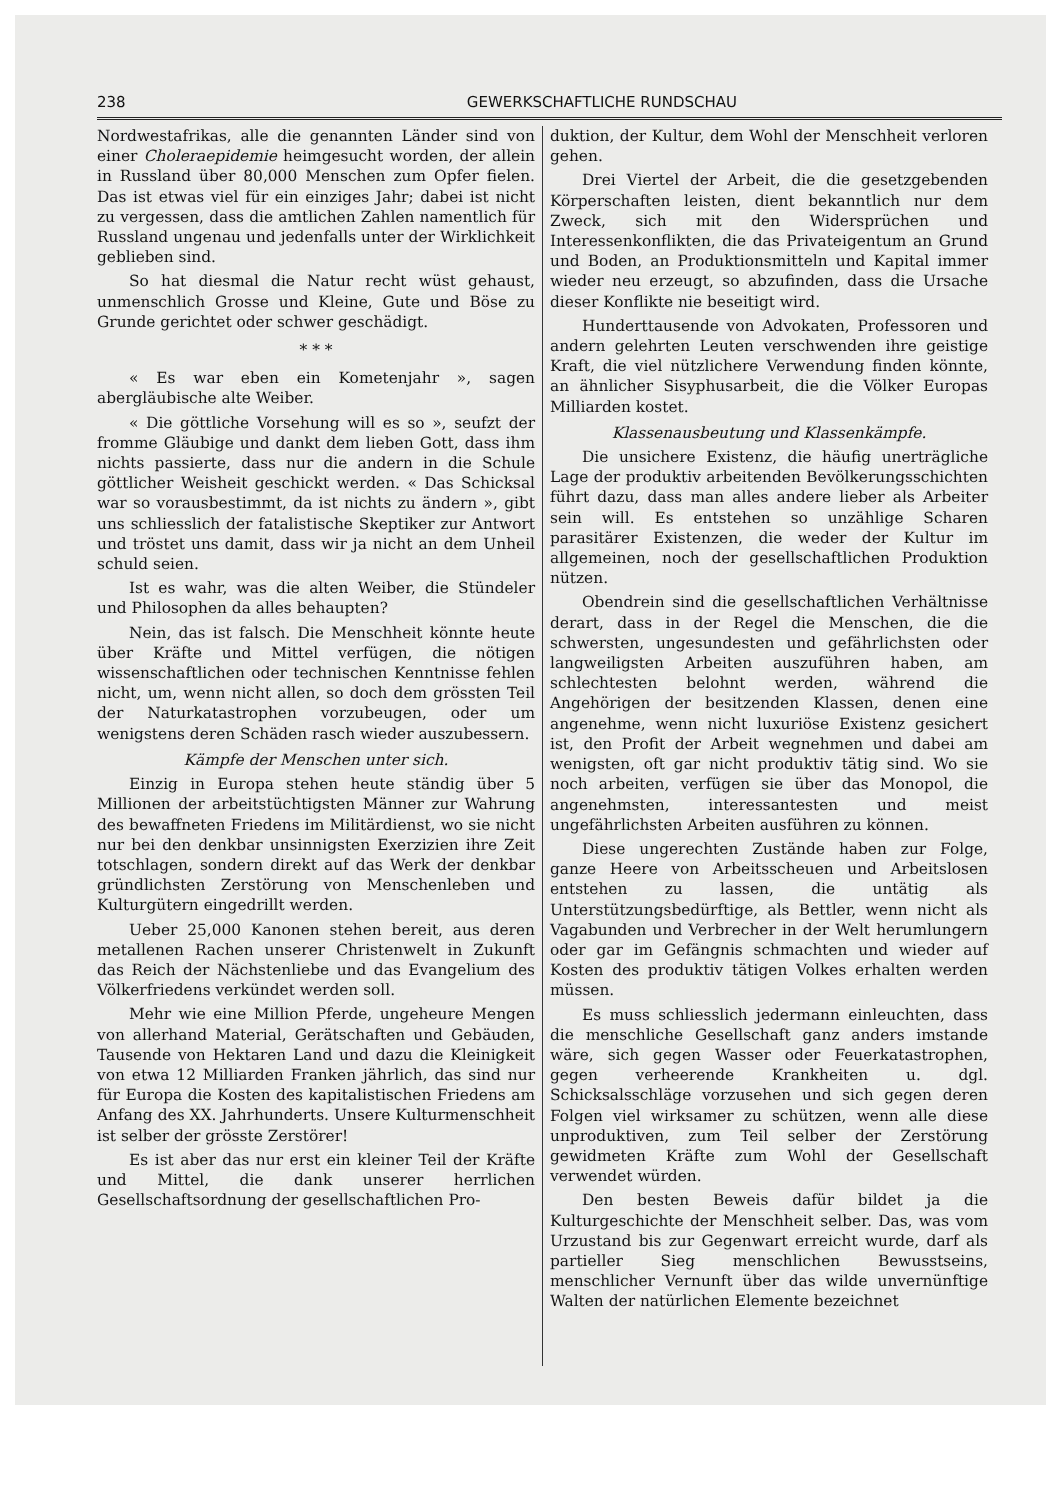238 GEWERKSCHAFTLICHE RUNDSCHAU
Nordwestafrikas, alle die genannten Länder sind von einer Choleraepidemie heimgesucht worden, der allein in Russland über 80,000 Menschen zum Opfer fielen. Das ist etwas viel für ein einziges Jahr; dabei ist nicht zu vergessen, dass die amtlichen Zahlen namentlich für Russland ungenau und jedenfalls unter der Wirklichkeit geblieben sind.
So hat diesmal die Natur recht wüst gehaust, unmenschlich Grosse und Kleine, Gute und Böse zu Grunde gerichtet oder schwer geschädigt.
* * *
« Es war eben ein Kometenjahr », sagen abergläubische alte Weiber.
« Die göttliche Vorsehung will es so », seufzt der fromme Gläubige und dankt dem lieben Gott, dass ihm nichts passierte, dass nur die andern in die Schule göttlicher Weisheit geschickt werden. « Das Schicksal war so vorausbestimmt, da ist nichts zu ändern », gibt uns schliesslich der fatalistische Skeptiker zur Antwort und tröstet uns damit, dass wir ja nicht an dem Unheil schuld seien.
Ist es wahr, was die alten Weiber, die Stündeler und Philosophen da alles behaupten?
Nein, das ist falsch. Die Menschheit könnte heute über Kräfte und Mittel verfügen, die nötigen wissenschaftlichen oder technischen Kenntnisse fehlen nicht, um, wenn nicht allen, so doch dem grössten Teil der Naturkatastrophen vorzubeugen, oder um wenigstens deren Schäden rasch wieder auszubessern.
Kämpfe der Menschen unter sich.
Einzig in Europa stehen heute ständig über 5 Millionen der arbeitstüchtigsten Männer zur Wahrung des bewaffneten Friedens im Militärdienst, wo sie nicht nur bei den denkbar unsinnigsten Exerzizien ihre Zeit totschlagen, sondern direkt auf das Werk der denkbar gründlichsten Zerstörung von Menschenleben und Kulturgütern eingedrillt werden.
Ueber 25,000 Kanonen stehen bereit, aus deren metallenen Rachen unserer Christenwelt in Zukunft das Reich der Nächstenliebe und das Evangelium des Völkerfriedens verkündet werden soll.
Mehr wie eine Million Pferde, ungeheure Mengen von allerhand Material, Gerätschaften und Gebäuden, Tausende von Hektaren Land und dazu die Kleinigkeit von etwa 12 Milliarden Franken jährlich, das sind nur für Europa die Kosten des kapitalistischen Friedens am Anfang des XX. Jahrhunderts. Unsere Kulturmenschheit ist selber der grösste Zerstörer!
Es ist aber das nur erst ein kleiner Teil der Kräfte und Mittel, die dank unserer herrlichen Gesellschaftsordnung der gesellschaftlichen Pro-
duktion, der Kultur, dem Wohl der Menschheit verloren gehen.
Drei Viertel der Arbeit, die die gesetzgebenden Körperschaften leisten, dient bekanntlich nur dem Zweck, sich mit den Widersprüchen und Interessenkonflikten, die das Privateigentum an Grund und Boden, an Produktionsmitteln und Kapital immer wieder neu erzeugt, so abzufinden, dass die Ursache dieser Konflikte nie beseitigt wird.
Hunderttausende von Advokaten, Professoren und andern gelehrten Leuten verschwenden ihre geistige Kraft, die viel nützlichere Verwendung finden könnte, an ähnlicher Sisyphusarbeit, die die Völker Europas Milliarden kostet.
Klassenausbeutung und Klassenkämpfe.
Die unsichere Existenz, die häufig unerträgliche Lage der produktiv arbeitenden Bevölkerungsschichten führt dazu, dass man alles andere lieber als Arbeiter sein will. Es entstehen so unzählige Scharen parasitärer Existenzen, die weder der Kultur im allgemeinen, noch der gesellschaftlichen Produktion nützen.
Obendrein sind die gesellschaftlichen Verhältnisse derart, dass in der Regel die Menschen, die die schwersten, ungesundesten und gefährlichsten oder langweiligsten Arbeiten auszuführen haben, am schlechtesten belohnt werden, während die Angehörigen der besitzenden Klassen, denen eine angenehme, wenn nicht luxuriöse Existenz gesichert ist, den Profit der Arbeit wegnehmen und dabei am wenigsten, oft gar nicht produktiv tätig sind. Wo sie noch arbeiten, verfügen sie über das Monopol, die angenehmsten, interessantesten und meist ungefährlichsten Arbeiten ausführen zu können.
Diese ungerechten Zustände haben zur Folge, ganze Heere von Arbeitsscheuen und Arbeitslosen entstehen zu lassen, die untätig als Unterstützungsbedürftige, als Bettler, wenn nicht als Vagabunden und Verbrecher in der Welt herumlungern oder gar im Gefängnis schmachten und wieder auf Kosten des produktiv tätigen Volkes erhalten werden müssen.
Es muss schliesslich jedermann einleuchten, dass die menschliche Gesellschaft ganz anders imstande wäre, sich gegen Wasser oder Feuerkatastrophen, gegen verheerende Krankheiten u. dgl. Schicksalsschläge vorzusehen und sich gegen deren Folgen viel wirksamer zu schützen, wenn alle diese unproduktiven, zum Teil selber der Zerstörung gewidmeten Kräfte zum Wohl der Gesellschaft verwendet würden.
Den besten Beweis dafür bildet ja die Kulturgeschichte der Menschheit selber. Das, was vom Urzustand bis zur Gegenwart erreicht wurde, darf als partieller Sieg menschlichen Bewusstseins, menschlicher Vernunft über das wilde unvernünftige Walten der natürlichen Elemente bezeichnet